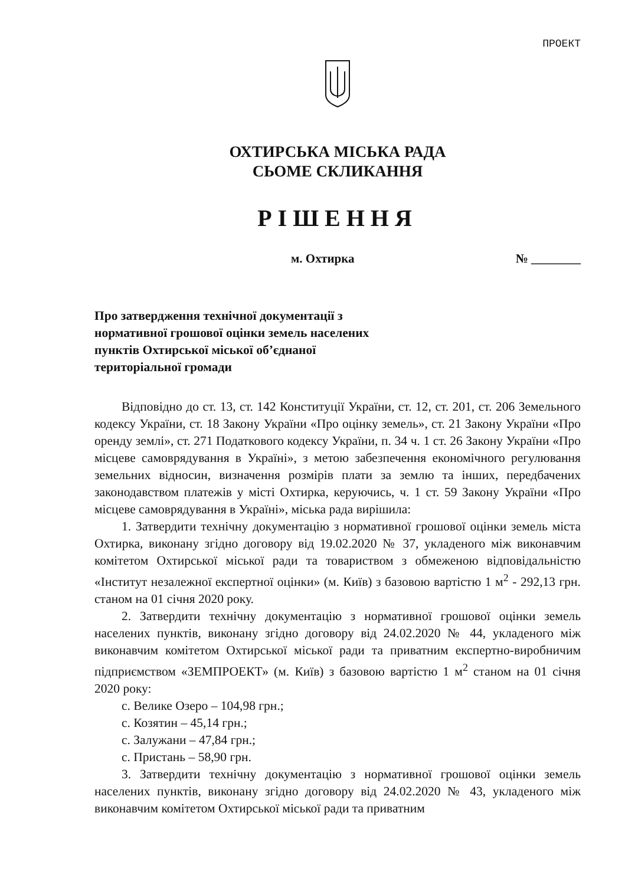ПРОЕКТ
ОХТИРСЬКА МІСЬКА РАДА
СЬОМЕ СКЛИКАННЯ
РІШЕННЯ
м. Охтирка № ________
Про затвердження технічної документації з нормативної грошової оцінки земель населених пунктів Охтирської міської об’єднаної територіальної громади
Відповідно до ст. 13, ст. 142 Конституції України, ст. 12, ст. 201, ст. 206 Земельного кодексу України, ст. 18 Закону України «Про оцінку земель», ст. 21 Закону України «Про оренду землі», ст. 271 Податкового кодексу України, п. 34 ч. 1 ст. 26 Закону України «Про місцеве самоврядування в Україні», з метою забезпечення економічного регулювання земельних відносин, визначення розмірів плати за землю та інших, передбачених законодавством платежів у місті Охтирка, керуючись, ч. 1 ст. 59 Закону України «Про місцеве самоврядування в Україні», міська рада вирішила:
1. Затвердити технічну документацію з нормативної грошової оцінки земель міста Охтирка, виконану згідно договору від 19.02.2020 № 37, укладеного між виконавчим комітетом Охтирської міської ради та товариством з обмеженою відповідальністю «Інститут незалежної експертної оцінки» (м. Київ) з базовою вартістю 1 м<sup>2</sup> - 292,13 грн. станом на 01 січня 2020 року.
2. Затвердити технічну документацію з нормативної грошової оцінки земель населених пунктів, виконану згідно договору від 24.02.2020 № 44, укладеного між виконавчим комітетом Охтирської міської ради та приватним експертно-виробничим підприємством «ЗЕМПРОЕКТ» (м. Київ) з базовою вартістю 1 м<sup>2</sup> станом на 01 січня 2020 року:
с. Велике Озеро – 104,98 грн.;
с. Козятин – 45,14 грн.;
с. Залужани – 47,84 грн.;
с. Пристань – 58,90 грн.
3. Затвердити технічну документацію з нормативної грошової оцінки земель населених пунктів, виконану згідно договору від 24.02.2020 № 43, укладеного між виконавчим комітетом Охтирської міської ради та приватним